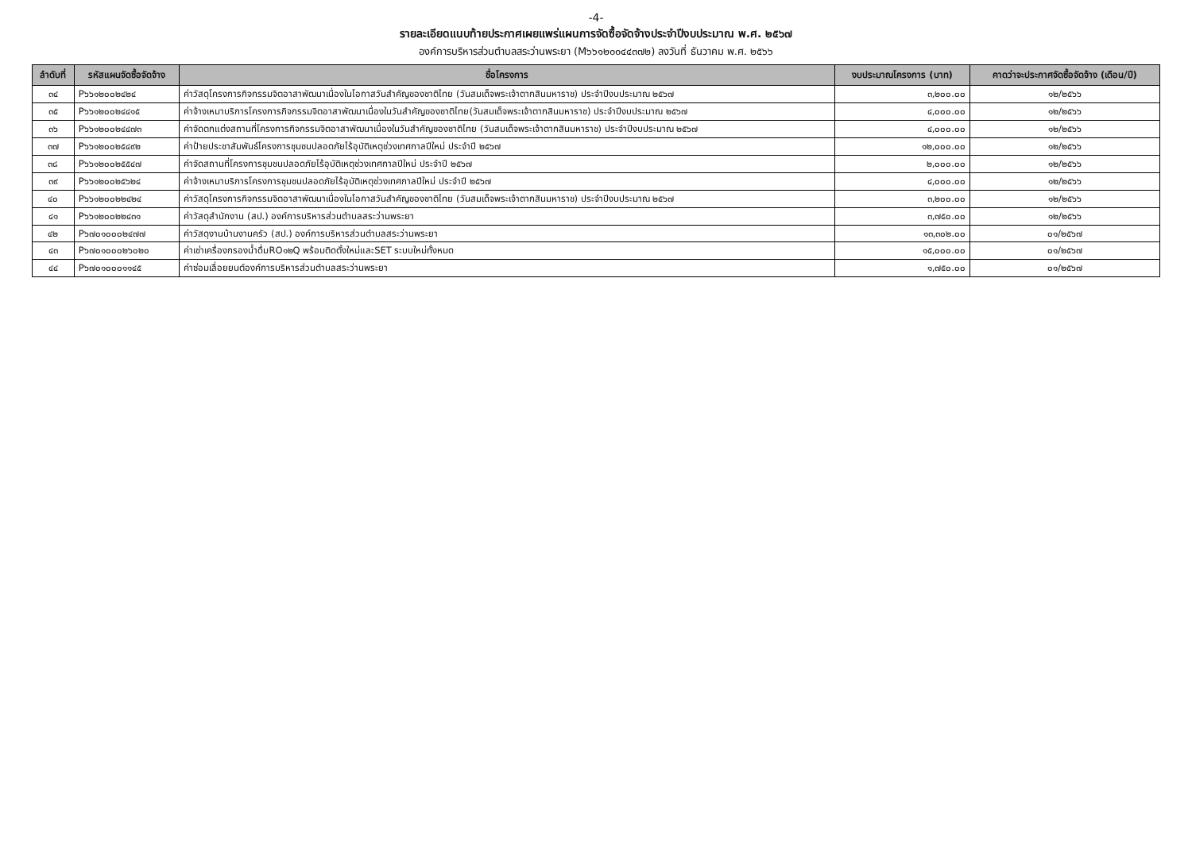-4-
รายละเอียดแนบท้ายประกาศเผยแพร่แผนการจัดซื้อจัดจ้างประจำปีงบประมาณ พ.ศ. ๒๕๖๗
องค์การบริหารส่วนตำบลสระว่านพระยา (M๖๖๑๒๐๐๔๔๓๗๒) ลงวันที่ ธันวาคม พ.ศ. ๒๕๖๖
| ลำดับที่ | รหัสแผนจัดซื้อจัดจ้าง | ชื่อโครงการ | งบประมาณโครงการ (บาท) | คาดว่าจะประกาศจัดซื้อจัดจ้าง (เดือน/ปี) |
| --- | --- | --- | --- | --- |
| ๓๔ | P๖๖๑๒๐๐๒๔๒๔ | ค่าวัสดุโครงการกิจกรรมจิตอาสาพัฒนาเนื่องในโอกาสวันสำคัญของชาติไทย (วันสมเด็จพระเจ้าตากสินมหาราช) ประจำปีงบประมาณ ๒๕๖๗ | ๓,๒๐๐.๐๐ | ๑๒/๒๕๖๖ |
| ๓๕ | P๖๖๑๒๐๐๒๔๔๑๕ | ค่าจ้างเหมาบริการโครงการกิจกรรมจิตอาสาพัฒนาเนื่องในวันสำคัญของชาติไทย(วันสมเด็จพระเจ้าตากสินมหาราช) ประจำปีงบประมาณ ๒๕๖๗ | ๔,๐๐๐.๐๐ | ๑๒/๒๕๖๖ |
| ๓๖ | P๖๖๑๒๐๐๒๔๔๗๓ | ค่าจัดตกแต่งสถานที่โครงการกิจกรรมจิตอาสาพัฒนาเนื่องในวันสำคัญของชาติไทย (วันสมเด็จพระเจ้าตากสินมหาราช) ประจำปีงบประมาณ ๒๕๖๗ | ๔,๐๐๐.๐๐ | ๑๒/๒๕๖๖ |
| ๓๗ | P๖๖๑๒๐๐๒๕๔๙๒ | ค่าป้ายประชาสัมพันธ์โครงการชุมชนปลอดภัยไร้อุบัติเหตุช่วงเทศกาลปีใหม่ ประจำปี ๒๕๖๗ | ๑๒,๐๐๐.๐๐ | ๑๒/๒๕๖๖ |
| ๓๘ | P๖๖๑๒๐๐๒๕๕๔๗ | ค่าจัดสถานที่โครงการชุมชนปลอดภัยไร้อุบัติเหตุช่วงเทศกาลปีใหม่ ประจำปี ๒๕๖๗ | ๒,๐๐๐.๐๐ | ๑๒/๒๕๖๖ |
| ๓๙ | P๖๖๑๒๐๐๒๕๖๒๔ | ค่าจ้างเหมาบริการโครงการชุมชนปลอดภัยไร้อุบัติเหตุช่วงเทศกาลปีใหม่ ประจำปี ๒๕๖๗ | ๔,๐๐๐.๐๐ | ๑๒/๒๕๖๖ |
| ๔๐ | P๖๖๑๒๐๐๒๒๔๒๔ | ค่าวัสดุโครงการกิจกรรมจิตอาสาพัฒนาเนื่องในโอกาสวันสำคัญของชาติไทย (วันสมเด็จพระเจ้าตากสินมหาราช) ประจำปีงบประมาณ ๒๕๖๗ | ๓,๒๐๐.๐๐ | ๑๒/๒๕๖๖ |
| ๔๑ | P๖๖๑๒๐๐๒๒๔๓๑ | ค่าวัสดุสำนักงาน (สป.) องค์การบริหารส่วนตำบลสระว่านพระยา | ๓,๗๕๐.๐๐ | ๑๒/๒๕๖๖ |
| ๔๒ | P๖๗๐๑๐๐๐๒๔๗๗ | ค่าวัสดุงานบ้านงานครัว (สป.) องค์การบริหารส่วนตำบลสระว่านพระยา | ๑๓,๓๐๒.๐๐ | ๐๑/๒๕๖๗ |
| ๔๓ | P๖๗๐๑๐๐๐๒๖๐๒๐ | ค่าเช่าเครื่องกรองน้ำดื่มRO๑๒Q พร้อมติดตั้งใหม่และSET ระบบใหม่ทั้งหมด | ๑๕,๐๐๐.๐๐ | ๐๑/๒๕๖๗ |
| ๔๔ | P๖๗๐๑๐๐๐๑๑๔๕ | ค่าซ่อมเลื่อยยนต์องค์การบริหารส่วนตำบลสระว่านพระยา | ๑,๗๕๐.๐๐ | ๐๑/๒๕๖๗ |